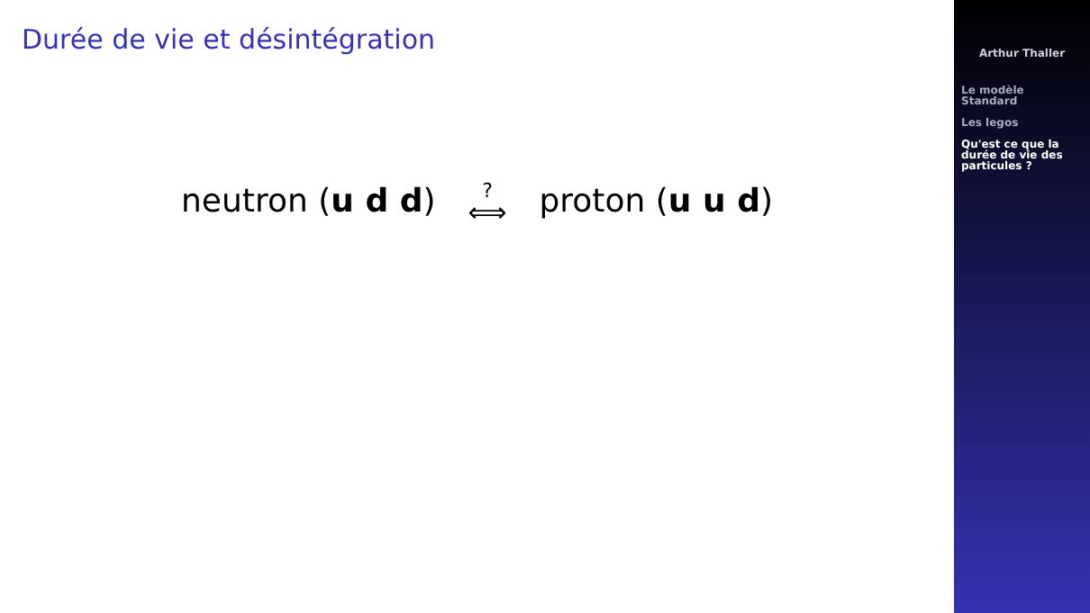Durée de vie et désintégration
neutron (u d d) ? ⟺ proton (u u d)
Arthur Thaller
Le modèle
Standard
Les legos
Qu'est ce que la
durée de vie des
particules ?